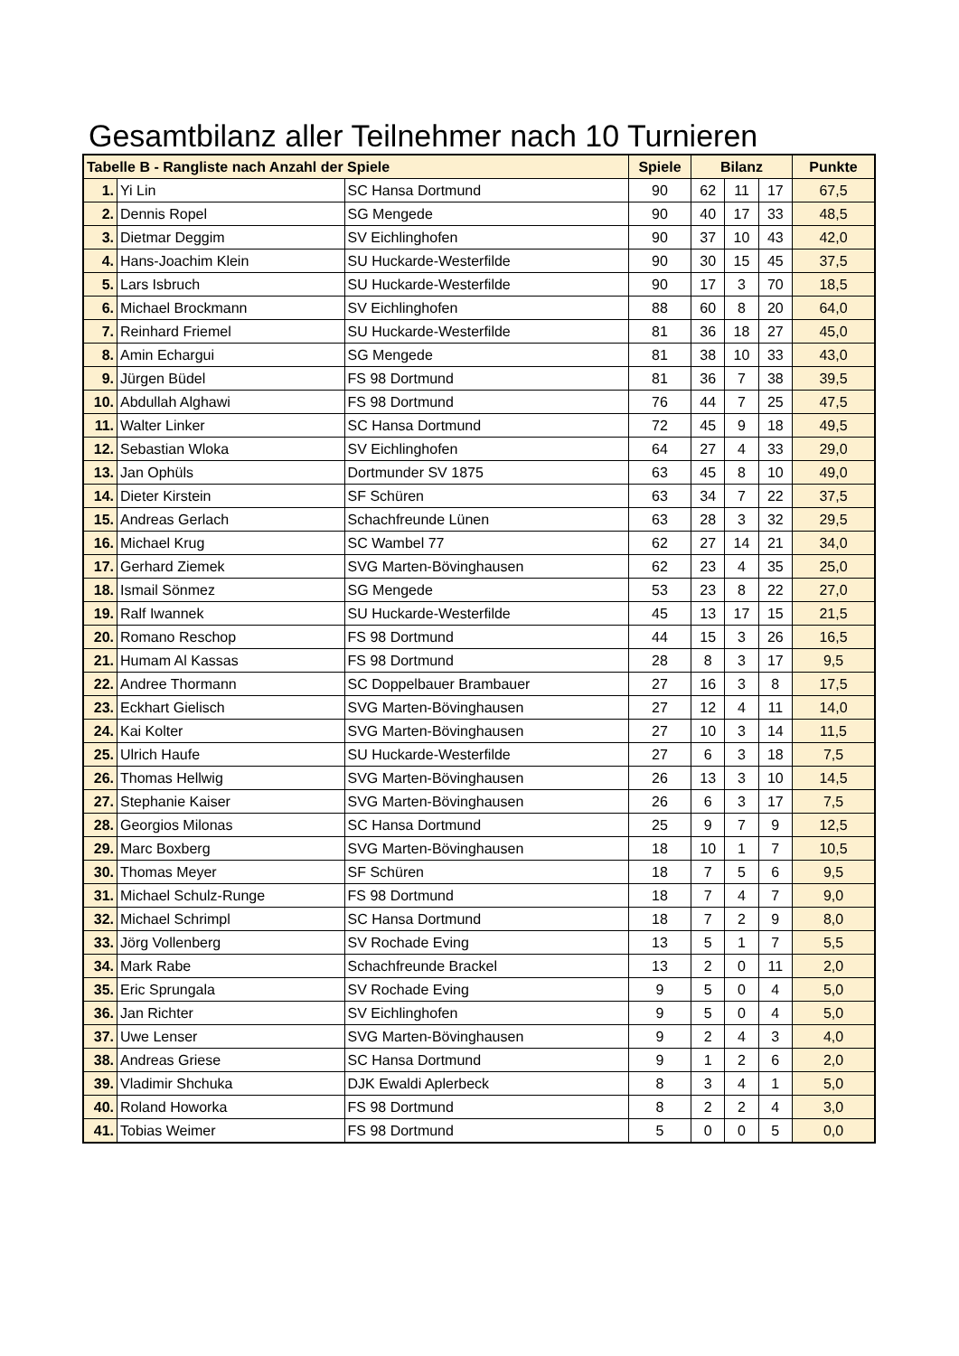Gesamtbilanz aller Teilnehmer nach 10 Turnieren
| Tabelle B - Rangliste nach Anzahl der Spiele | | | Spiele | Bilanz | | | Punkte |
| --- | --- | --- | --- | --- | --- | --- | --- |
| 1. | Yi Lin | SC Hansa Dortmund | 90 | 62 | 11 | 17 | 67,5 |
| 2. | Dennis Ropel | SG Mengede | 90 | 40 | 17 | 33 | 48,5 |
| 3. | Dietmar Deggim | SV Eichlinghofen | 90 | 37 | 10 | 43 | 42,0 |
| 4. | Hans-Joachim Klein | SU Huckarde-Westerfilde | 90 | 30 | 15 | 45 | 37,5 |
| 5. | Lars Isbruch | SU Huckarde-Westerfilde | 90 | 17 | 3 | 70 | 18,5 |
| 6. | Michael Brockmann | SV Eichlinghofen | 88 | 60 | 8 | 20 | 64,0 |
| 7. | Reinhard Friemel | SU Huckarde-Westerfilde | 81 | 36 | 18 | 27 | 45,0 |
| 8. | Amin Echargui | SG Mengede | 81 | 38 | 10 | 33 | 43,0 |
| 9. | Jürgen Büdel | FS 98 Dortmund | 81 | 36 | 7 | 38 | 39,5 |
| 10. | Abdullah Alghawi | FS 98 Dortmund | 76 | 44 | 7 | 25 | 47,5 |
| 11. | Walter Linker | SC Hansa Dortmund | 72 | 45 | 9 | 18 | 49,5 |
| 12. | Sebastian Wloka | SV Eichlinghofen | 64 | 27 | 4 | 33 | 29,0 |
| 13. | Jan Ophüls | Dortmunder SV 1875 | 63 | 45 | 8 | 10 | 49,0 |
| 14. | Dieter Kirstein | SF Schüren | 63 | 34 | 7 | 22 | 37,5 |
| 15. | Andreas Gerlach | Schachfreunde Lünen | 63 | 28 | 3 | 32 | 29,5 |
| 16. | Michael Krug | SC Wambel 77 | 62 | 27 | 14 | 21 | 34,0 |
| 17. | Gerhard Ziemek | SVG Marten-Bövinghausen | 62 | 23 | 4 | 35 | 25,0 |
| 18. | Ismail Sönmez | SG Mengede | 53 | 23 | 8 | 22 | 27,0 |
| 19. | Ralf Iwannek | SU Huckarde-Westerfilde | 45 | 13 | 17 | 15 | 21,5 |
| 20. | Romano Reschop | FS 98 Dortmund | 44 | 15 | 3 | 26 | 16,5 |
| 21. | Humam Al Kassas | FS 98 Dortmund | 28 | 8 | 3 | 17 | 9,5 |
| 22. | Andree Thormann | SC Doppelbauer Brambauer | 27 | 16 | 3 | 8 | 17,5 |
| 23. | Eckhart Gielisch | SVG Marten-Bövinghausen | 27 | 12 | 4 | 11 | 14,0 |
| 24. | Kai Kolter | SVG Marten-Bövinghausen | 27 | 10 | 3 | 14 | 11,5 |
| 25. | Ulrich Haufe | SU Huckarde-Westerfilde | 27 | 6 | 3 | 18 | 7,5 |
| 26. | Thomas Hellwig | SVG Marten-Bövinghausen | 26 | 13 | 3 | 10 | 14,5 |
| 27. | Stephanie Kaiser | SVG Marten-Bövinghausen | 26 | 6 | 3 | 17 | 7,5 |
| 28. | Georgios Milonas | SC Hansa Dortmund | 25 | 9 | 7 | 9 | 12,5 |
| 29. | Marc Boxberg | SVG Marten-Bövinghausen | 18 | 10 | 1 | 7 | 10,5 |
| 30. | Thomas Meyer | SF Schüren | 18 | 7 | 5 | 6 | 9,5 |
| 31. | Michael Schulz-Runge | FS 98 Dortmund | 18 | 7 | 4 | 7 | 9,0 |
| 32. | Michael Schrimpl | SC Hansa Dortmund | 18 | 7 | 2 | 9 | 8,0 |
| 33. | Jörg Vollenberg | SV Rochade Eving | 13 | 5 | 1 | 7 | 5,5 |
| 34. | Mark Rabe | Schachfreunde Brackel | 13 | 2 | 0 | 11 | 2,0 |
| 35. | Eric Sprungala | SV Rochade Eving | 9 | 5 | 0 | 4 | 5,0 |
| 36. | Jan Richter | SV Eichlinghofen | 9 | 5 | 0 | 4 | 5,0 |
| 37. | Uwe Lenser | SVG Marten-Bövinghausen | 9 | 2 | 4 | 3 | 4,0 |
| 38. | Andreas Griese | SC Hansa Dortmund | 9 | 1 | 2 | 6 | 2,0 |
| 39. | Vladimir Shchuka | DJK Ewaldi Aplerbeck | 8 | 3 | 4 | 1 | 5,0 |
| 40. | Roland Howorka | FS 98 Dortmund | 8 | 2 | 2 | 4 | 3,0 |
| 41. | Tobias Weimer | FS 98 Dortmund | 5 | 0 | 0 | 5 | 0,0 |